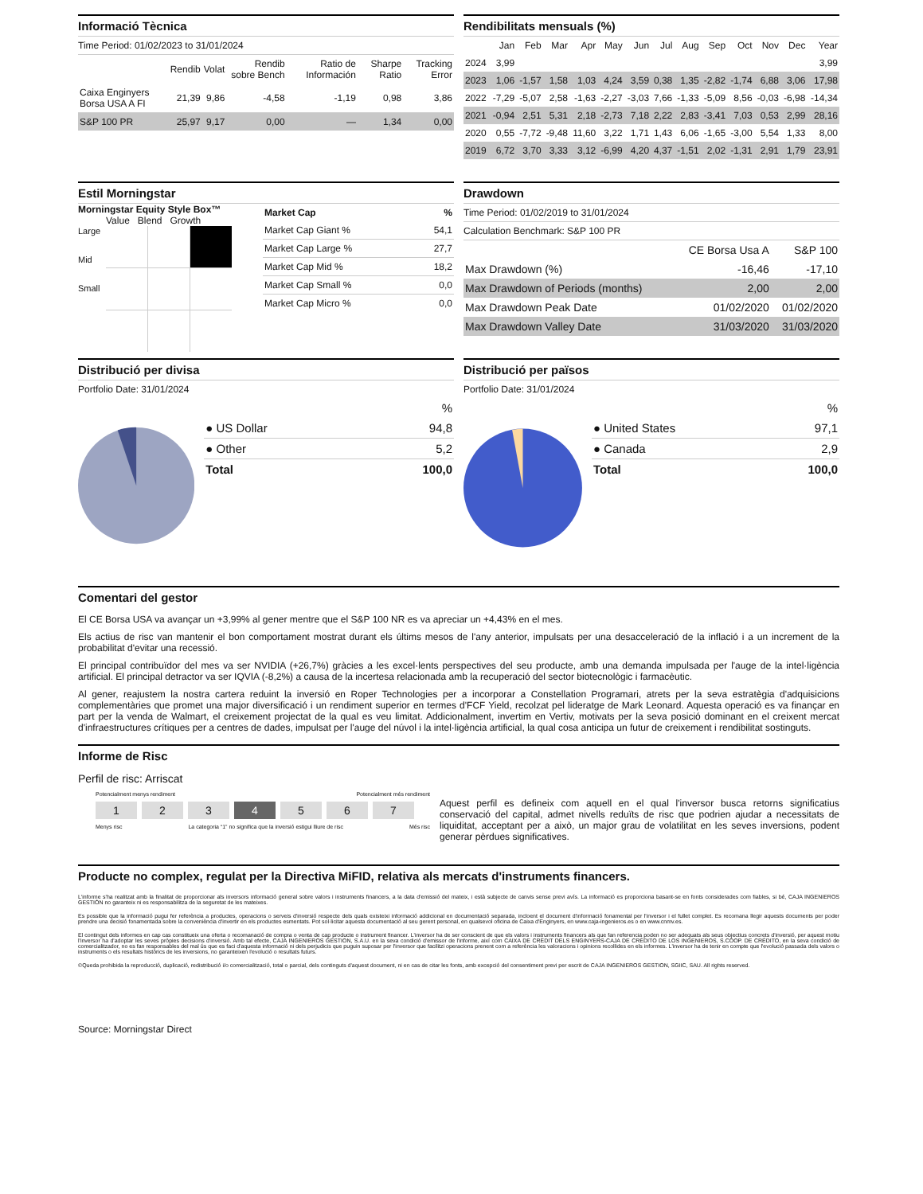Informació Tècnica
Time Period: 01/02/2023 to 31/01/2024
| | Rendib | Volat | Rendib sobre Bench | Ratio de Información | Sharpe Ratio | Tracking Error |
| --- | --- | --- | --- | --- | --- | --- |
| Caixa Enginyers Borsa USA A FI | 21,39 | 9,86 | -4,58 | -1,19 | 0,98 | 3,86 |
| S&P 100 PR | 25,97 | 9,17 | 0,00 | — | 1,34 | 0,00 |
Rendibilitats mensuals (%)
| | Jan | Feb | Mar | Apr | May | Jun | Jul | Aug | Sep | Oct | Nov | Dec | Year |
| --- | --- | --- | --- | --- | --- | --- | --- | --- | --- | --- | --- | --- | --- |
| 2024 | 3,99 | | | | | | | | | | | | 3,99 |
| 2023 | 1,06 | -1,57 | 1,58 | 1,03 | 4,24 | 3,59 | 0,38 | 1,35 | -2,82 | -1,74 | 6,88 | 3,06 | 17,98 |
| 2022 | -7,29 | -5,07 | 2,58 | -1,63 | -2,27 | -3,03 | 7,66 | -1,33 | -5,09 | 8,56 | -0,03 | -6,98 | -14,34 |
| 2021 | -0,94 | 2,51 | 5,31 | 2,18 | -2,73 | 7,18 | 2,22 | 2,83 | -3,41 | 7,03 | 0,53 | 2,99 | 28,16 |
| 2020 | 0,55 | -7,72 | -9,48 | 11,60 | 3,22 | 1,71 | 1,43 | 6,06 | -1,65 | -3,00 | 5,54 | 1,33 | 8,00 |
| 2019 | 6,72 | 3,70 | 3,33 | 3,12 | -6,99 | 4,20 | 4,37 | -1,51 | 2,02 | -1,31 | 2,91 | 1,79 | 23,91 |
Estil Morningstar
Morningstar Equity Style Box™
Value Blend Growth
Large
Mid
Small
| Market Cap | % |
| --- | --- |
| Market Cap Giant % | 54,1 |
| Market Cap Large % | 27,7 |
| Market Cap Mid % | 18,2 |
| Market Cap Small % | 0,0 |
| Market Cap Micro % | 0,0 |
Drawdown
Time Period: 01/02/2019 to 31/01/2024
Calculation Benchmark: S&P 100 PR
| | CE Borsa Usa A | S&P 100 |
| --- | --- | --- |
| Max Drawdown (%) | -16,46 | -17,10 |
| Max Drawdown of Periods (months) | 2,00 | 2,00 |
| Max Drawdown Peak Date | 01/02/2020 | 01/02/2020 |
| Max Drawdown Valley Date | 31/03/2020 | 31/03/2020 |
Distribució per divisa
Portfolio Date: 31/01/2024
| | % |
| --- | --- |
| ● US Dollar | 94,8 |
| ● Other | 5,2 |
| Total | 100,0 |
Distribució per països
Portfolio Date: 31/01/2024
| | % |
| --- | --- |
| ● United States | 97,1 |
| ● Canada | 2,9 |
| Total | 100,0 |
Comentari del gestor
El CE Borsa USA va avançar un +3,99% al gener mentre que el S&P 100 NR es va apreciar un +4,43% en el mes.
Els actius de risc van mantenir el bon comportament mostrat durant els últims mesos de l'any anterior, impulsats per una desacceleració de la inflació i a un increment de la probabilitat d'evitar una recessió.
El principal contribuïdor del mes va ser NVIDIA (+26,7%) gràcies a les excel·lents perspectives del seu producte, amb una demanda impulsada per l'auge de la intel·ligència artificial. El principal detractor va ser IQVIA (-8,2%) a causa de la incertesa relacionada amb la recuperació del sector biotecnològic i farmacèutic.
Al gener, reajustem la nostra cartera reduint la inversió en Roper Technologies per a incorporar a Constellation Programari, atrets per la seva estratègia d'adquisicions complementàries que promet una major diversificació i un rendiment superior en termes d'FCF Yield, recolzat pel lideratge de Mark Leonard. Aquesta operació es va finançar en part per la venda de Walmart, el creixement projectat de la qual es veu limitat. Addicionalment, invertim en Vertiv, motivats per la seva posició dominant en el creixent mercat d'infraestructures crítiques per a centres de dades, impulsat per l'auge del núvol i la intel·ligència artificial, la qual cosa anticipa un futur de creixement i rendibilitat sostinguts.
Informe de Risc
Perfil de risc: Arriscat
Potencialment menys rendiment Potencialment més rendiment
1 2 3 4 5 6 7
Menys risc La categoria “1” no significa que la inversió estigui lliure de risc Més risc
Aquest perfil es defineix com aquell en el qual l'inversor busca retorns significatius conservació del capital, admet nivells reduïts de risc que podrien ajudar a necessitats de liquiditat, acceptant per a això, un major grau de volatilitat en les seves inversions, podent generar pèrdues significatives.
Producte no complex, regulat per la Directiva MiFID, relativa als mercats d'instruments financers.
L'informe s'ha realitzat amb la finalitat de proporcionar als inversors informació general sobre valors i instruments financers, a la data d'emissió del mateix, i està subjecte de canvis sense previ avís. La informació es proporciona basant-se en fonts considerades com fiables, si bé, CAJA INGENIEROS GESTIÓN no garanteix ni es responsabilitza de la seguretat de les mateixes.
Es possible que la informació pugui fer referència a productes, operacions o serveis d'inversió respecte dels quals existeixi informació addicional en documentació separada, incloent el document d'informació fonamental per l'inversor i el fullet complet. Es recomana llegir aquests documents per poder prendre una decisió fonamentada sobre la conveniència d'invertir en els productes esmentats. Pot sol·licitar aquesta documentació al seu gerent personal, en qualsevol oficina de Caixa d'Enginyers, en www.caja-ingenieros.es o en www.cnmv.es.
El contingut dels informes en cap cas constitueix una oferta o recomanació de compra o venta de cap producte o instrument financer. L'inversor ha de ser conscient de que els valors i instruments financers als que fan referencia poden no ser adequats als seus objectius concrets d'inversió, per aquest motiu l'inversor ha d'adoptar les seves pròpies decisions d'inversió. Amb tal efecte, CAJA INGENIEROS GESTION, S.A.U. en la seva condició d'emissor de l'informe, així com CAIXA DE CRÈDIT DELS ENGINYERS-CAJA DE CRÉDITO DE LOS INGENIEROS, S.COOP. DE CRÉDITO, en la seva condició de comercialitzador, no es fan responsables del mal ús que es faci d'aquesta informació ni dels perjudicis que puguin suposar per l'inversor que facilitzi operacions prenent com a referència les valoracions i opinions recollides en els informes. L'inversor ha de tenir en compte que l'evolució passada dels valors o instruments o els resultats històrics de les inversions, no garanteixen l'evolució o resultats futurs.
©Queda prohibida la reproducció, duplicació, redistribució i/o comercialització, total o parcial, dels continguts d'aquest document, ni en cas de citar les fonts, amb excepció del consentiment previ per escrit de CAJA INGENIEROS GESTION, SGIIC, SAU. All rights reserved.
Source: Morningstar Direct